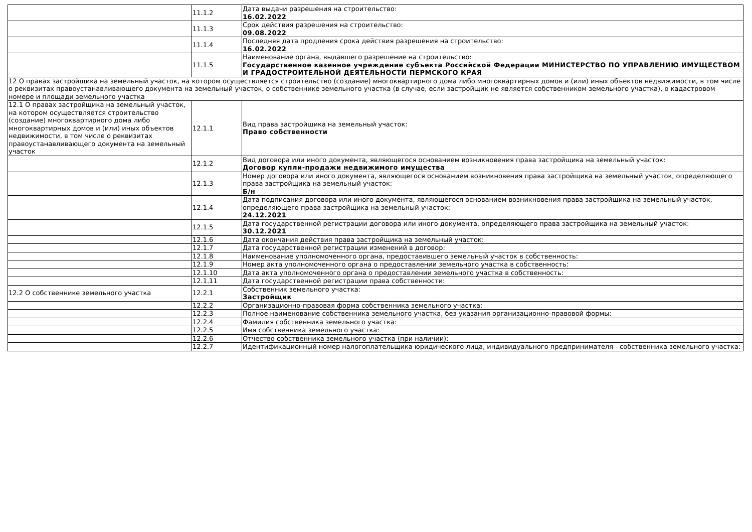| | 11.1.2 | Дата выдачи разрешения на строительство: 16.02.2022 |
| | 11.1.3 | Срок действия разрешения на строительство: 09.08.2022 |
| | 11.1.4 | Последняя дата продления срока действия разрешения на строительство: 16.02.2022 |
| | 11.1.5 | Наименование органа, выдавшего разрешение на строительство: Государственное казенное учреждение субъекта Российской Федерации МИНИСТЕРСТВО ПО УПРАВЛЕНИЮ ИМУЩЕСТВОМ И ГРАДОСТРОИТЕЛЬНОЙ ДЕЯТЕЛЬНОСТИ ПЕРМСКОГО КРАЯ |
| 12 О правах застройщика на земельный участок, на котором осуществляется строительство (создание) многоквартирного дома либо многоквартирных домов и (или) иных объектов недвижимости, в том числе о реквизитах правоустанавливающего документа на земельный участок, о собственнике земельного участка (в случае, если застройщик не является собственником земельного участка), о кадастровом номере и площади земельного участка | | |
| 12.1 О правах застройщика на земельный участок, на котором осуществляется строительство (создание) многоквартирного дома либо многоквартирных домов и (или) иных объектов недвижимости, в том числе о реквизитах правоустанавливающего документа на земельный участок | 12.1.1 | Вид права застройщика на земельный участок: Право собственности |
| | 12.1.2 | Вид договора или иного документа, являющегося основанием возникновения права застройщика на земельный участок: Договор купли-продажи недвижимого имущества |
| | 12.1.3 | Номер договора или иного документа, являющегося основанием возникновения права застройщика на земельный участок, определяющего права застройщика на земельный участок: Б/н |
| | 12.1.4 | Дата подписания договора или иного документа, являющегося основанием возникновения права застройщика на земельный участок, определяющего права застройщика на земельный участок: 24.12.2021 |
| | 12.1.5 | Дата государственной регистрации договора или иного документа, определяющего права застройщика на земельный участок: 30.12.2021 |
| | 12.1.6 | Дата окончания действия права застройщика на земельный участок: |
| | 12.1.7 | Дата государственной регистрации изменений в договор: |
| | 12.1.8 | Наименование уполномоченного органа, предоставившего земельный участок в собственность: |
| | 12.1.9 | Номер акта уполномоченного органа о предоставлении земельного участка в собственность: |
| | 12.1.10 | Дата акта уполномоченного органа о предоставлении земельного участка в собственность: |
| | 12.1.11 | Дата государственной регистрации права собственности: |
| 12.2 О собственнике земельного участка | 12.2.1 | Собственник земельного участка: Застройщик |
| | 12.2.2 | Организационно-правовая форма собственника земельного участка: |
| | 12.2.3 | Полное наименование собственника земельного участка, без указания организационно-правовой формы: |
| | 12.2.4 | Фамилия собственника земельного участка: |
| | 12.2.5 | Имя собственника земельного участка: |
| | 12.2.6 | Отчество собственника земельного участка (при наличии): |
| | 12.2.7 | Идентификационный номер налогоплательщика юридического лица, индивидуального предпринимателя - собственника земельного участка: |